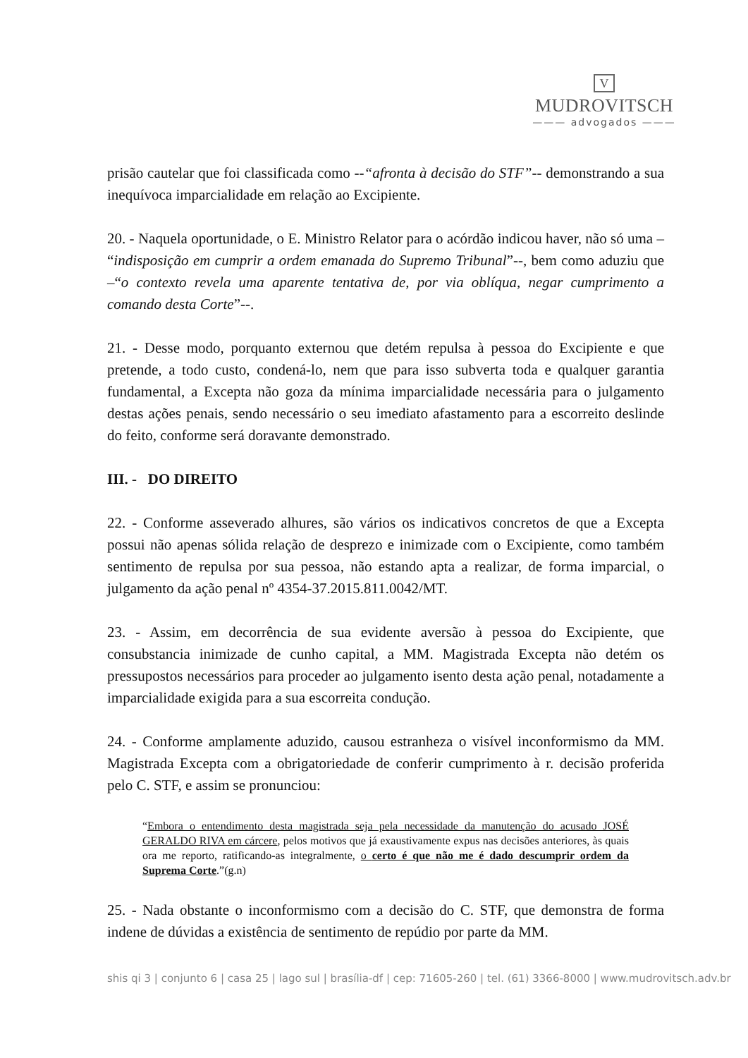V
MUDROVITSCH
——— advogados ———
prisão cautelar que foi classificada como --“afronta à decisão do STF”-- demonstrando a sua inequívoca imparcialidade em relação ao Excipiente.
20. - Naquela oportunidade, o E. Ministro Relator para o acórdão indicou haver, não só uma – “indisposição em cumprir a ordem emanada do Supremo Tribunal”--, bem como aduziu que –“o contexto revela uma aparente tentativa de, por via oblíqua, negar cumprimento a comando desta Corte”--.
21. - Desse modo, porquanto externou que detém repulsa à pessoa do Excipiente e que pretende, a todo custo, condená-lo, nem que para isso subverta toda e qualquer garantia fundamental, a Excepta não goza da mínima imparcialidade necessária para o julgamento destas ações penais, sendo necessário o seu imediato afastamento para a escorreito deslinde do feito, conforme será doravante demonstrado.
III. - DO DIREITO
22. - Conforme asseverado alhures, são vários os indicativos concretos de que a Excepta possui não apenas sólida relação de desprezo e inimizade com o Excipiente, como também sentimento de repulsa por sua pessoa, não estando apta a realizar, de forma imparcial, o julgamento da ação penal nº 4354-37.2015.811.0042/MT.
23. - Assim, em decorrência de sua evidente aversão à pessoa do Excipiente, que consubstancia inimizade de cunho capital, a MM. Magistrada Excepta não detém os pressupostos necessários para proceder ao julgamento isento desta ação penal, notadamente a imparcialidade exigida para a sua escorreita condução.
24. - Conforme amplamente aduzido, causou estranheza o visível inconformismo da MM. Magistrada Excepta com a obrigatoriedade de conferir cumprimento à r. decisão proferida pelo C. STF, e assim se pronunciou:
“Embora o entendimento desta magistrada seja pela necessidade da manutenção do acusado JOSÉ GERALDO RIVA em cárcere, pelos motivos que já exaustivamente expus nas decisões anteriores, às quais ora me reporto, ratificando-as integralmente, o certo é que não me é dado descumprir ordem da Suprema Corte.”(g.n)
25. - Nada obstante o inconformismo com a decisão do C. STF, que demonstra de forma indene de dúvidas a existência de sentimento de repúdio por parte da MM.
shis qi 3 | conjunto 6 | casa 25 | lago sul | brasília-df | cep: 71605-260 | tel. (61) 3366-8000 | www.mudrovitsch.adv.br